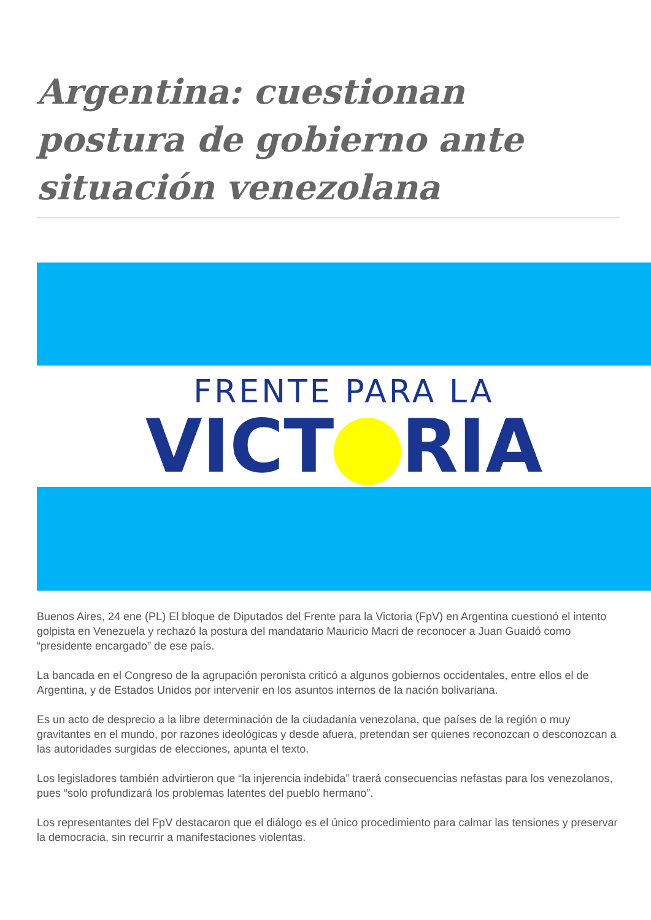Argentina: cuestionan postura de gobierno ante situación venezolana
FRENTE PARA LA
VICT RIA
Buenos Aires, 24 ene (PL) El bloque de Diputados del Frente para la Victoria (FpV) en Argentina cuestionó el intento golpista en Venezuela y rechazó la postura del mandatario Mauricio Macri de reconocer a Juan Guaidó como “presidente encargado” de ese país.
La bancada en el Congreso de la agrupación peronista criticó a algunos gobiernos occidentales, entre ellos el de Argentina, y de Estados Unidos por intervenir en los asuntos internos de la nación bolivariana.
Es un acto de desprecio a la libre determinación de la ciudadanía venezolana, que países de la región o muy gravitantes en el mundo, por razones ideológicas y desde afuera, pretendan ser quienes reconozcan o desconozcan a las autoridades surgidas de elecciones, apunta el texto.
Los legisladores también advirtieron que “la injerencia indebida” traerá consecuencias nefastas para los venezolanos, pues “solo profundizará los problemas latentes del pueblo hermano”.
Los representantes del FpV destacaron que el diálogo es el único procedimiento para calmar las tensiones y preservar la democracia, sin recurrir a manifestaciones violentas.